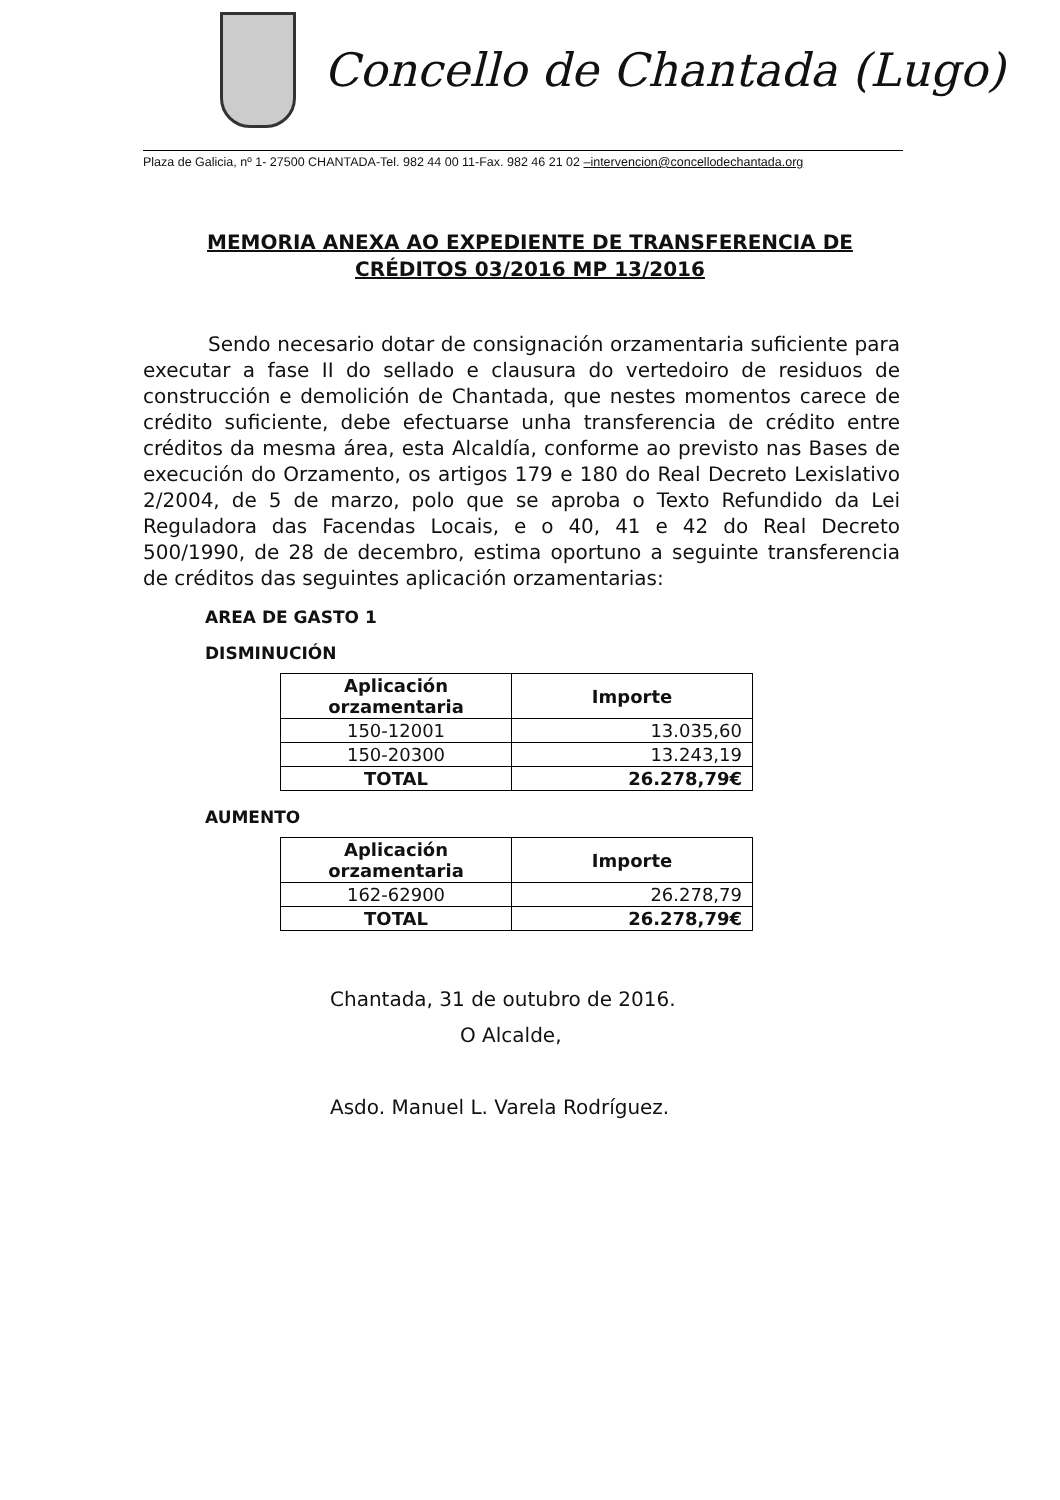Concello de Chantada (Lugo)
Plaza de Galicia, nº 1- 27500 CHANTADA-Tel. 982 44 00 11-Fax. 982 46 21 02 –intervencion@concellodechantada.org
MEMORIA ANEXA AO EXPEDIENTE DE TRANSFERENCIA DE CRÉDITOS 03/2016 MP 13/2016
Sendo necesario dotar de consignación orzamentaria suficiente para executar a fase II do sellado e clausura do vertedoiro de residuos de construcción e demolición de Chantada, que nestes momentos carece de crédito suficiente, debe efectuarse unha transferencia de crédito entre créditos da mesma área, esta Alcaldía, conforme ao previsto nas Bases de execución do Orzamento, os artigos 179 e 180 do Real Decreto Lexislativo 2/2004, de 5 de marzo, polo que se aproba o Texto Refundido da Lei Reguladora das Facendas Locais, e o 40, 41 e 42 do Real Decreto 500/1990, de 28 de decembro, estima oportuno a seguinte transferencia de créditos das seguintes aplicación orzamentarias:
AREA DE GASTO 1
DISMINUCIÓN
| Aplicación orzamentaria | Importe |
| --- | --- |
| 150-12001 | 13.035,60 |
| 150-20300 | 13.243,19 |
| TOTAL | 26.278,79€ |
AUMENTO
| Aplicación orzamentaria | Importe |
| --- | --- |
| 162-62900 | 26.278,79 |
| TOTAL | 26.278,79€ |
Chantada, 31 de outubro de 2016.
O Alcalde,
Asdo. Manuel L. Varela Rodríguez.